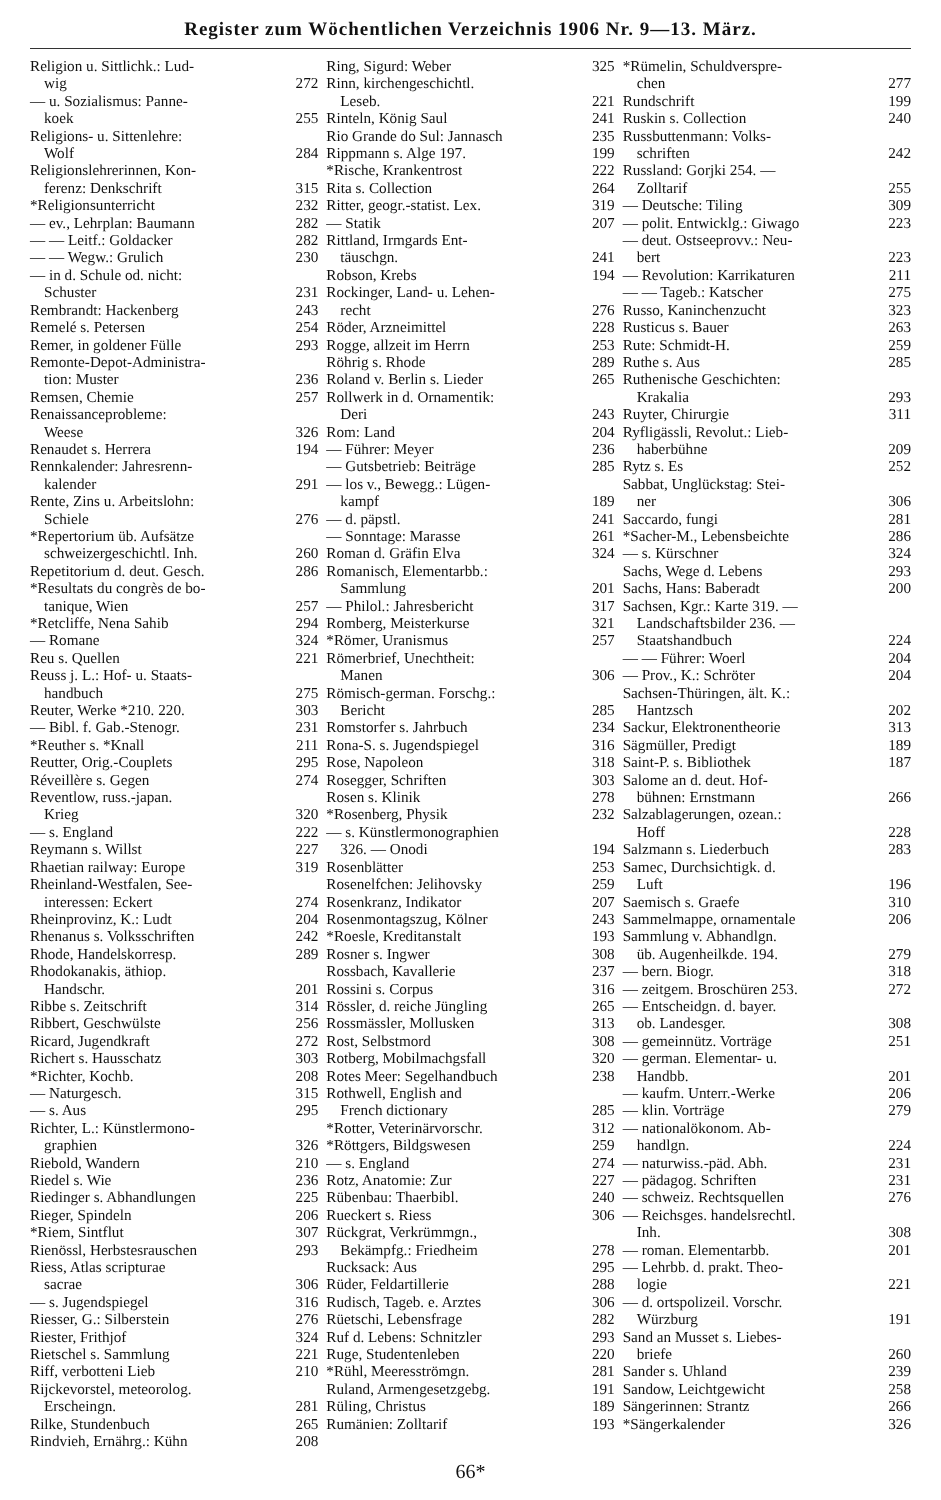Register zum Wöchentlichen Verzeichnis 1906 Nr. 9—13. März.
Religion u. Sittlichk.: Lud-
wig 272
— u. Sozialismus: Panne-
koek 255
Religions- u. Sittenlehre:
Wolf 284
Religionslehrerinnen, Kon-
ferenz: Denkschrift 315
*Religionsunterricht 232
— ev., Lehrplan: Baumann 282
— — Leitf.: Goldacker 282
— — Wegw.: Grulich 230
— in d. Schule od. nicht:
Schuster 231
Rembrandt: Hackenberg 243
Remelé s. Petersen 254
Remer, in goldener Fülle 293
Remonte-Depot-Administra-
tion: Muster 236
Remsen, Chemie 257
Renaissanceprobleme:
Weese 326
Renaudet s. Herrera 194
Rennkalender: Jahresrenn-
kalender 291
Rente, Zins u. Arbeitslohn:
Schiele 276
*Repertorium üb. Aufsätze
schweizergeschichtl. Inh. 260
Repetitorium d. deut. Gesch. 286
*Resultats du congrès de bo-
tanique, Wien 257
*Retcliffe, Nena Sahib 294
— Romane 324
Reu s. Quellen 221
Reuss j. L.: Hof- u. Staats-
handbuch 275
Reuter, Werke *210. 220. 303
— Bibl. f. Gab.-Stenogr. 231
*Reuther s. *Knall 211
Reutter, Orig.-Couplets 295
Réveillère s. Gegen 274
Reventlow, russ.-japan.
Krieg 320
— s. England 222
Reymann s. Willst 227
Rhaetian railway: Europe 319
Rheinland-Westfalen, See-
interessen: Eckert 274
Rheinprovinz, K.: Ludt 204
Rhenanus s. Volksschriften 242
Rhode, Handelskorresp. 289
Rhodokanakis, äthiop.
Handschr. 201
Ribbe s. Zeitschrift 314
Ribbert, Geschwülste 256
Ricard, Jugendkraft 272
Richert s. Hausschatz 303
*Richter, Kochb. 208
— Naturgesch. 315
— s. Aus 295
Richter, L.: Künstlermono-
graphien 326
Riebold, Wandern 210
Riedel s. Wie 236
Riedinger s. Abhandlungen 225
Rieger, Spindeln 206
*Riem, Sintflut 307
Rienössl, Herbstesrauschen 293
Riess, Atlas scripturae
sacrae 306
— s. Jugendspiegel 316
Riesser, G.: Silberstein 276
Riester, Frithjof 324
Rietschel s. Sammlung 221
Riff, verbotteni Lieb 210
Rijckevorstel, meteorolog.
Erscheingn. 281
Rilke, Stundenbuch 265
Rindvieh, Ernährg.: Kühn 208
Ring, Sigurd: Weber 325
Rinn, kirchengeschichtl.
Leseb. 221
Rinteln, König Saul 241
Rio Grande do Sul: Jannasch 235
Rippmann s. Alge 197. 199
*Rische, Krankentrost 222
Rita s. Collection 264
Ritter, geogr.-statist. Lex. 319
— Statik 207
Rittland, Irmgards Ent-
täuschgn. 241
Robson, Krebs 194
Rockinger, Land- u. Lehen-
recht 276
Röder, Arzneimittel 228
Rogge, allzeit im Herrn 253
Röhrig s. Rhode 289
Roland v. Berlin s. Lieder 265
Rollwerk in d. Ornamentik:
Deri 243
Rom: Land 204
— Führer: Meyer 236
— Gutsbetrieb: Beiträge 285
— los v., Bewegg.: Lügen-
kampf 189
— d. päpstl. 241
— Sonntage: Marasse 261
Roman d. Gräfin Elva 324
Romanisch, Elementarbb.:
Sammlung 201
— Philol.: Jahresbericht 317
Romberg, Meisterkurse 321
*Römer, Uranismus 257
Römerbrief, Unechtheit:
Manen 306
Römisch-german. Forschg.:
Bericht 285
Romstorfer s. Jahrbuch 234
Rona-S. s. Jugendspiegel 316
Rose, Napoleon 318
Rosegger, Schriften 303
Rosen s. Klinik 278
*Rosenberg, Physik 232
— s. Künstlermonographien
326. — Onodi 194
Rosenblätter 253
Rosenelfchen: Jelihovsky 259
Rosenkranz, Indikator 207
Rosenmontagszug, Kölner 243
*Roesle, Kreditanstalt 193
Rosner s. Ingwer 308
Rossbach, Kavallerie 237
Rossini s. Corpus 316
Rössler, d. reiche Jüngling 265
Rossmässler, Mollusken 313
Rost, Selbstmord 308
Rotberg, Mobilmachgsfall 320
Rotes Meer: Segelhandbuch 238
Rothwell, English and
French dictionary 285
*Rotter, Veterinärvorschr. 312
*Röttgers, Bildgswesen 259
— s. England 274
Rotz, Anatomie: Zur 227
Rübenbau: Thaerbibl. 240
Rueckert s. Riess 306
Rückgrat, Verkrümmgn.,
Bekämpfg.: Friedheim 278
Rucksack: Aus 295
Rüder, Feldartillerie 288
Rudisch, Tageb. e. Arztes 306
Rüetschi, Lebensfrage 282
Ruf d. Lebens: Schnitzler 293
Ruge, Studentenleben 220
*Rühl, Meeresströmgn. 281
Ruland, Armengesetzgebg. 191
Rüling, Christus 189
Rumänien: Zolltarif 193
*Rümelin, Schuldverspre-
chen 277
Rundschrift 199
Ruskin s. Collection 240
Russbuttenmann: Volks-
schriften 242
Russland: Gorjki 254. —
Zolltarif 255
— Deutsche: Tiling 309
— polit. Entwicklg.: Giwago 223
— deut. Ostseeprovv.: Neu-
bert 223
— Revolution: Karrikaturen 211
— — Tageb.: Katscher 275
Russo, Kaninchenzucht 323
Rusticus s. Bauer 263
Rute: Schmidt-H. 259
Ruthe s. Aus 285
Ruthenische Geschichten:
Krakalia 293
Ruyter, Chirurgie 311
Ryfligässli, Revolut.: Lieb-
haberbühne 209
Rytz s. Es 252
Sabbat, Unglückstag: Stei-
ner 306
Saccardo, fungi 281
*Sacher-M., Lebensbeichte 286
— s. Kürschner 324
Sachs, Wege d. Lebens 293
Sachs, Hans: Baberadt 200
Sachsen, Kgr.: Karte 319. —
Landschaftsbilder 236. —
Staatshandbuch 224
— — Führer: Woerl 204
— Prov., K.: Schröter 204
Sachsen-Thüringen, ält. K.:
Hantzsch 202
Sackur, Elektronentheorie 313
Sägmüller, Predigt 189
Saint-P. s. Bibliothek 187
Salome an d. deut. Hof-
bühnen: Ernstmann 266
Salzablagerungen, ozean.:
Hoff 228
Salzmann s. Liederbuch 283
Samec, Durchsichtigk. d.
Luft 196
Saemisch s. Graefe 310
Sammelmappe, ornamentale 206
Sammlung v. Abhandlgn.
üb. Augenheilkde. 194. 279
— bern. Biogr. 318
— zeitgem. Broschüren 253. 272
— Entscheidgn. d. bayer.
ob. Landesger. 308
— gemeinnütz. Vorträge 251
— german. Elementar- u.
Handbb. 201
— kaufm. Unterr.-Werke 206
— klin. Vorträge 279
— nationalökonom. Ab-
handlgn. 224
— naturwiss.-päd. Abh. 231
— pädagog. Schriften 231
— schweiz. Rechtsquellen 276
— Reichsges. handelsrechtl.
Inh. 308
— roman. Elementarbb. 201
— Lehrbb. d. prakt. Theo-
logie 221
— d. ortspolizeil. Vorschr.
Würzburg 191
Sand an Musset s. Liebes-
briefe 260
Sander s. Uhland 239
Sandow, Leichtgewicht 258
Sängerinnen: Strantz 266
*Sängerkalender 326
66*